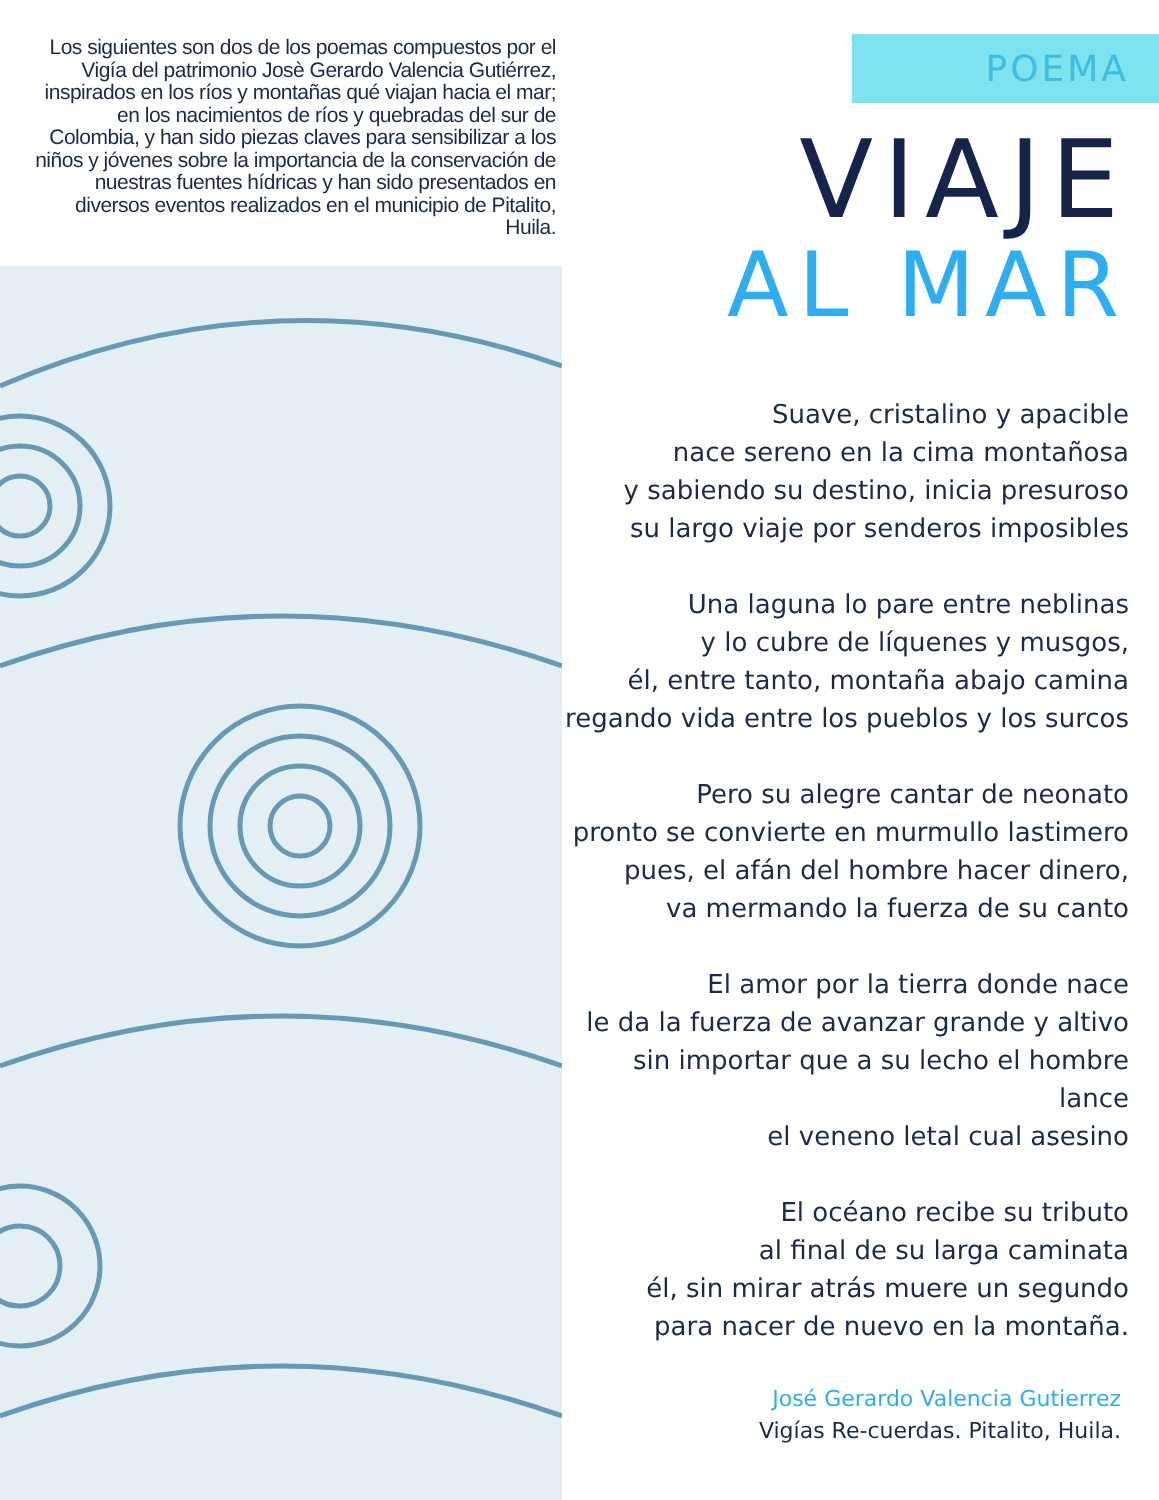Los siguientes son dos de los poemas compuestos por el Vigía del patrimonio Josè Gerardo Valencia Gutiérrez, inspirados en los ríos y montañas qué viajan hacia el mar; en los nacimientos de ríos y quebradas del sur de Colombia, y han sido piezas claves para sensibilizar a los niños y jóvenes sobre la importancia de la conservación de nuestras fuentes hídricas y han sido presentados en diversos eventos realizados en el municipio de Pitalito, Huila.
POEMA
VIAJE
AL MAR
Suave, cristalino y apacible
nace sereno en la cima montañosa
y sabiendo su destino, inicia presuroso
su largo viaje por senderos imposibles
Una laguna lo pare entre neblinas
y lo cubre de líquenes y musgos,
él, entre tanto, montaña abajo camina
regando vida entre los pueblos y los surcos
Pero su alegre cantar de neonato
pronto se convierte en murmullo lastimero
pues, el afán del hombre hacer dinero,
va mermando la fuerza de su canto
El amor por la tierra donde nace
le da la fuerza de avanzar grande y altivo
sin importar que a su lecho el hombre lance
el veneno letal cual asesino
El océano recibe su tributo
al final de su larga caminata
él, sin mirar atrás muere un segundo
para nacer de nuevo en la montaña.
José Gerardo Valencia Gutierrez
Vigías Re-cuerdas. Pitalito, Huila.